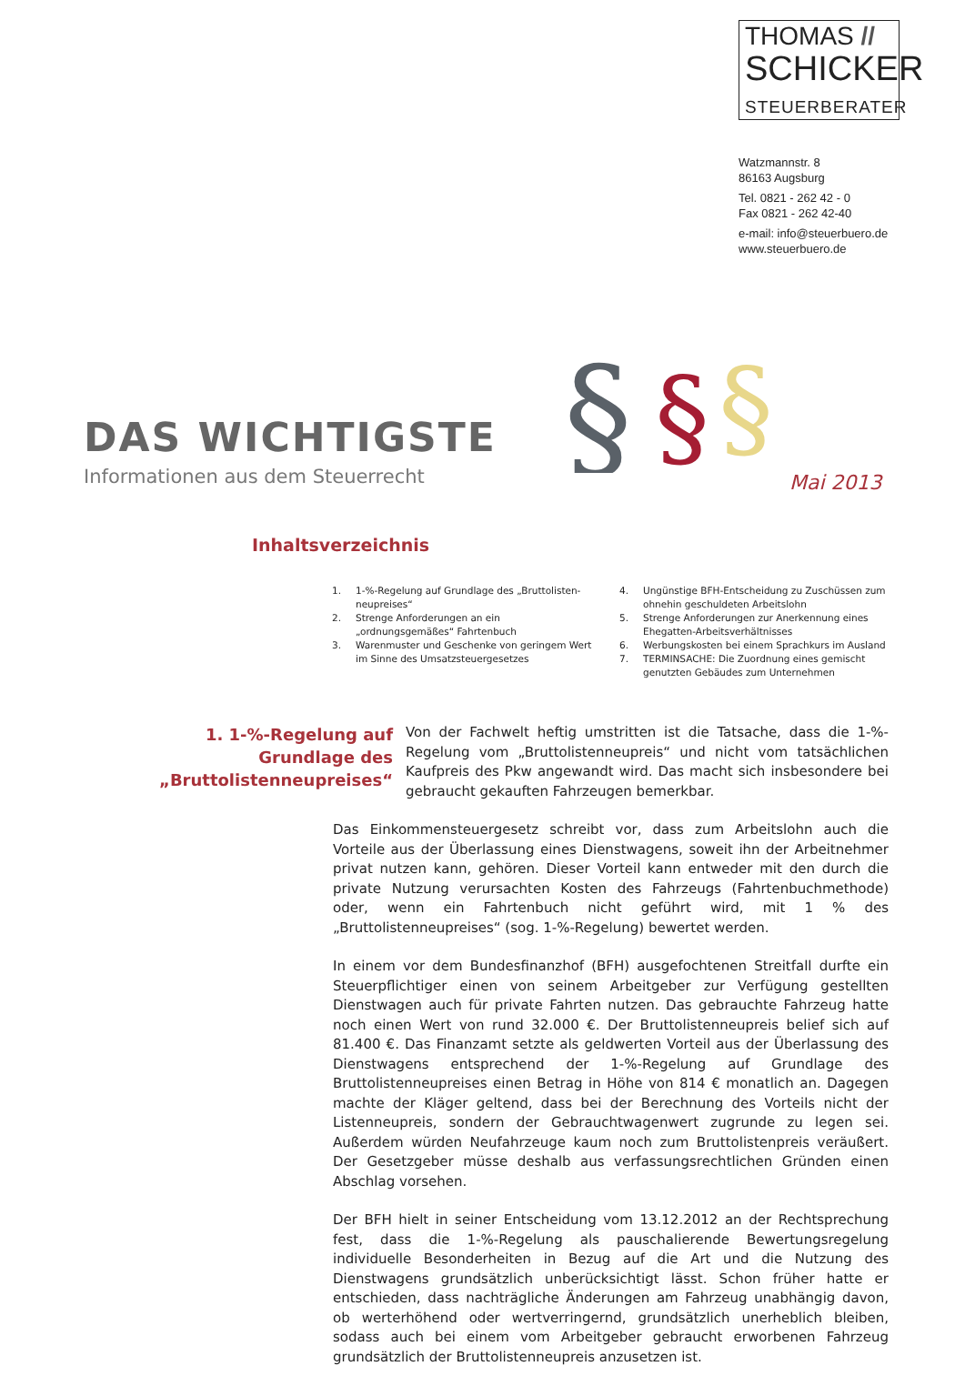THOMAS //
SCHICKER
STEUERBERATER
Watzmannstr. 8
86163 Augsburg
Tel. 0821 - 262 42 - 0
Fax 0821 - 262 42-40
e-mail: info@steuerbuero.de
www.steuerbuero.de
§
§
§
DAS WICHTIGSTE
Informationen aus dem Steuerrecht
Mai 2013
Inhaltsverzeichnis
1. 1-%-Regelung auf Grundlage des „Bruttolisten-neupreises“
2. Strenge Anforderungen an ein „ordnungsgemäßes“ Fahrtenbuch
3. Warenmuster und Geschenke von geringem Wert im Sinne des Umsatzsteuergesetzes
4. Ungünstige BFH-Entscheidung zu Zuschüssen zum ohnehin geschuldeten Arbeitslohn
5. Strenge Anforderungen zur Anerkennung eines Ehegatten-Arbeitsverhältnisses
6. Werbungskosten bei einem Sprachkurs im Ausland
7. TERMINSACHE: Die Zuordnung eines gemischt genutzten Gebäudes zum Unternehmen
1. 1-%-Regelung auf Grundlage des „Bruttolistenneupreises“
Von der Fachwelt heftig umstritten ist die Tatsache, dass die 1-%-Regelung vom „Bruttolistenneupreis“ und nicht vom tatsächlichen Kaufpreis des Pkw angewandt wird. Das macht sich insbesondere bei gebraucht gekauften Fahrzeugen bemerkbar.
Das Einkommensteuergesetz schreibt vor, dass zum Arbeitslohn auch die Vorteile aus der Überlassung eines Dienstwagens, soweit ihn der Arbeitnehmer privat nutzen kann, gehören. Dieser Vorteil kann entweder mit den durch die private Nutzung verursachten Kosten des Fahrzeugs (Fahrtenbuchmethode) oder, wenn ein Fahrtenbuch nicht geführt wird, mit 1 % des „Bruttolistenneupreises“ (sog. 1-%-Regelung) bewertet werden.
In einem vor dem Bundesfinanzhof (BFH) ausgefochtenen Streitfall durfte ein Steuerpflichtiger einen von seinem Arbeitgeber zur Verfügung gestellten Dienstwagen auch für private Fahrten nutzen. Das gebrauchte Fahrzeug hatte noch einen Wert von rund 32.000 €. Der Bruttolistenneupreis belief sich auf 81.400 €. Das Finanzamt setzte als geldwerten Vorteil aus der Überlassung des Dienstwagens entsprechend der 1-%-Regelung auf Grundlage des Bruttolistenneupreises einen Betrag in Höhe von 814 € monatlich an. Dagegen machte der Kläger geltend, dass bei der Berechnung des Vorteils nicht der Listenneupreis, sondern der Gebrauchtwagenwert zugrunde zu legen sei. Außerdem würden Neufahrzeuge kaum noch zum Bruttolistenpreis veräußert. Der Gesetzgeber müsse deshalb aus verfassungsrechtlichen Gründen einen Abschlag vorsehen.
Der BFH hielt in seiner Entscheidung vom 13.12.2012 an der Rechtsprechung fest, dass die 1-%-Regelung als pauschalierende Bewertungsregelung individuelle Besonderheiten in Bezug auf die Art und die Nutzung des Dienstwagens grundsätzlich unberücksichtigt lässt. Schon früher hatte er entschieden, dass nachträgliche Änderungen am Fahrzeug unabhängig davon, ob werterhöhend oder wertverringernd, grundsätzlich unerheblich bleiben, sodass auch bei einem vom Arbeitgeber gebraucht erworbenen Fahrzeug grundsätzlich der Bruttolistenneupreis anzusetzen ist.